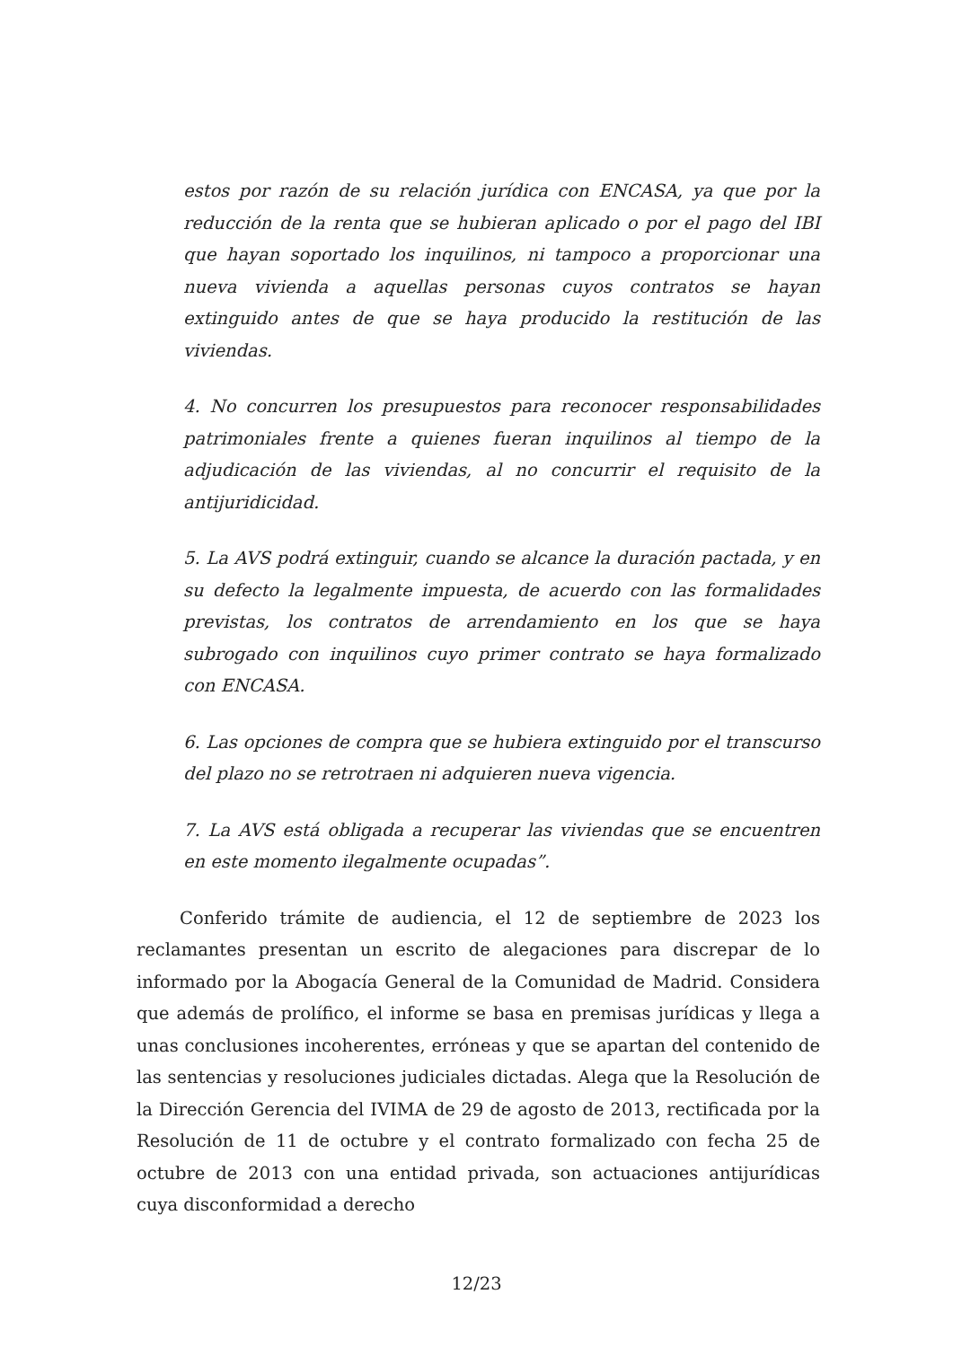estos por razón de su relación jurídica con ENCASA, ya que por la reducción de la renta que se hubieran aplicado o por el pago del IBI que hayan soportado los inquilinos, ni tampoco a proporcionar una nueva vivienda a aquellas personas cuyos contratos se hayan extinguido antes de que se haya producido la restitución de las viviendas.
4. No concurren los presupuestos para reconocer responsabilidades patrimoniales frente a quienes fueran inquilinos al tiempo de la adjudicación de las viviendas, al no concurrir el requisito de la antijuridicidad.
5. La AVS podrá extinguir, cuando se alcance la duración pactada, y en su defecto la legalmente impuesta, de acuerdo con las formalidades previstas, los contratos de arrendamiento en los que se haya subrogado con inquilinos cuyo primer contrato se haya formalizado con ENCASA.
6. Las opciones de compra que se hubiera extinguido por el transcurso del plazo no se retrotraen ni adquieren nueva vigencia.
7. La AVS está obligada a recuperar las viviendas que se encuentren en este momento ilegalmente ocupadas”.
Conferido trámite de audiencia, el 12 de septiembre de 2023 los reclamantes presentan un escrito de alegaciones para discrepar de lo informado por la Abogacía General de la Comunidad de Madrid. Considera que además de prolífico, el informe se basa en premisas jurídicas y llega a unas conclusiones incoherentes, erróneas y que se apartan del contenido de las sentencias y resoluciones judiciales dictadas. Alega que la Resolución de la Dirección Gerencia del IVIMA de 29 de agosto de 2013, rectificada por la Resolución de 11 de octubre y el contrato formalizado con fecha 25 de octubre de 2013 con una entidad privada, son actuaciones antijurídicas cuya disconformidad a derecho
12/23